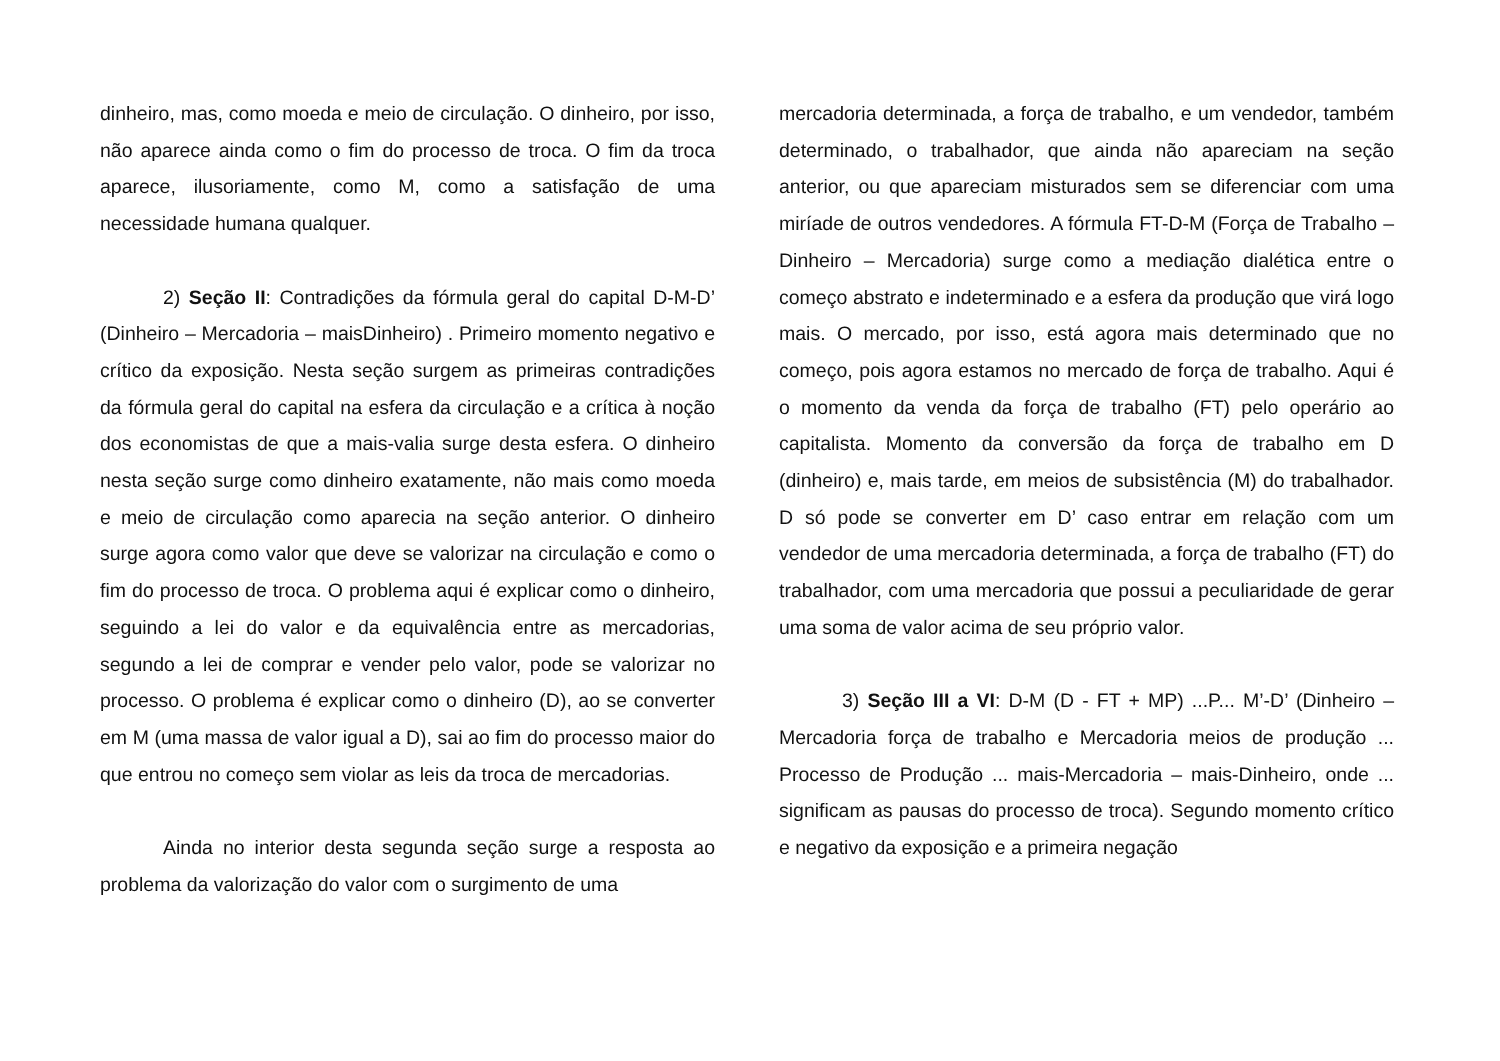dinheiro, mas, como moeda e meio de circulação. O dinheiro, por isso, não aparece ainda como o fim do processo de troca. O fim da troca aparece, ilusoriamente, como M, como a satisfação de uma necessidade humana qualquer.
2) Seção II: Contradições da fórmula geral do capital D-M-D’ (Dinheiro – Mercadoria – maisDinheiro) . Primeiro momento negativo e crítico da exposição. Nesta seção surgem as primeiras contradições da fórmula geral do capital na esfera da circulação e a crítica à noção dos economistas de que a mais-valia surge desta esfera. O dinheiro nesta seção surge como dinheiro exatamente, não mais como moeda e meio de circulação como aparecia na seção anterior. O dinheiro surge agora como valor que deve se valorizar na circulação e como o fim do processo de troca. O problema aqui é explicar como o dinheiro, seguindo a lei do valor e da equivalência entre as mercadorias, segundo a lei de comprar e vender pelo valor, pode se valorizar no processo. O problema é explicar como o dinheiro (D), ao se converter em M (uma massa de valor igual a D), sai ao fim do processo maior do que entrou no começo sem violar as leis da troca de mercadorias.
Ainda no interior desta segunda seção surge a resposta ao problema da valorização do valor com o surgimento de uma
mercadoria determinada, a força de trabalho, e um vendedor, também determinado, o trabalhador, que ainda não apareciam na seção anterior, ou que apareciam misturados sem se diferenciar com uma miríade de outros vendedores. A fórmula FT-D-M (Força de Trabalho – Dinheiro – Mercadoria) surge como a mediação dialética entre o começo abstrato e indeterminado e a esfera da produção que virá logo mais. O mercado, por isso, está agora mais determinado que no começo, pois agora estamos no mercado de força de trabalho. Aqui é o momento da venda da força de trabalho (FT) pelo operário ao capitalista. Momento da conversão da força de trabalho em D (dinheiro) e, mais tarde, em meios de subsistência (M) do trabalhador. D só pode se converter em D’ caso entrar em relação com um vendedor de uma mercadoria determinada, a força de trabalho (FT) do trabalhador, com uma mercadoria que possui a peculiaridade de gerar uma soma de valor acima de seu próprio valor.
3) Seção III a VI: D-M (D - FT + MP) ...P... M’-D’ (Dinheiro – Mercadoria força de trabalho e Mercadoria meios de produção ... Processo de Produção ... mais-Mercadoria – mais-Dinheiro, onde ... significam as pausas do processo de troca). Segundo momento crítico e negativo da exposição e a primeira negação